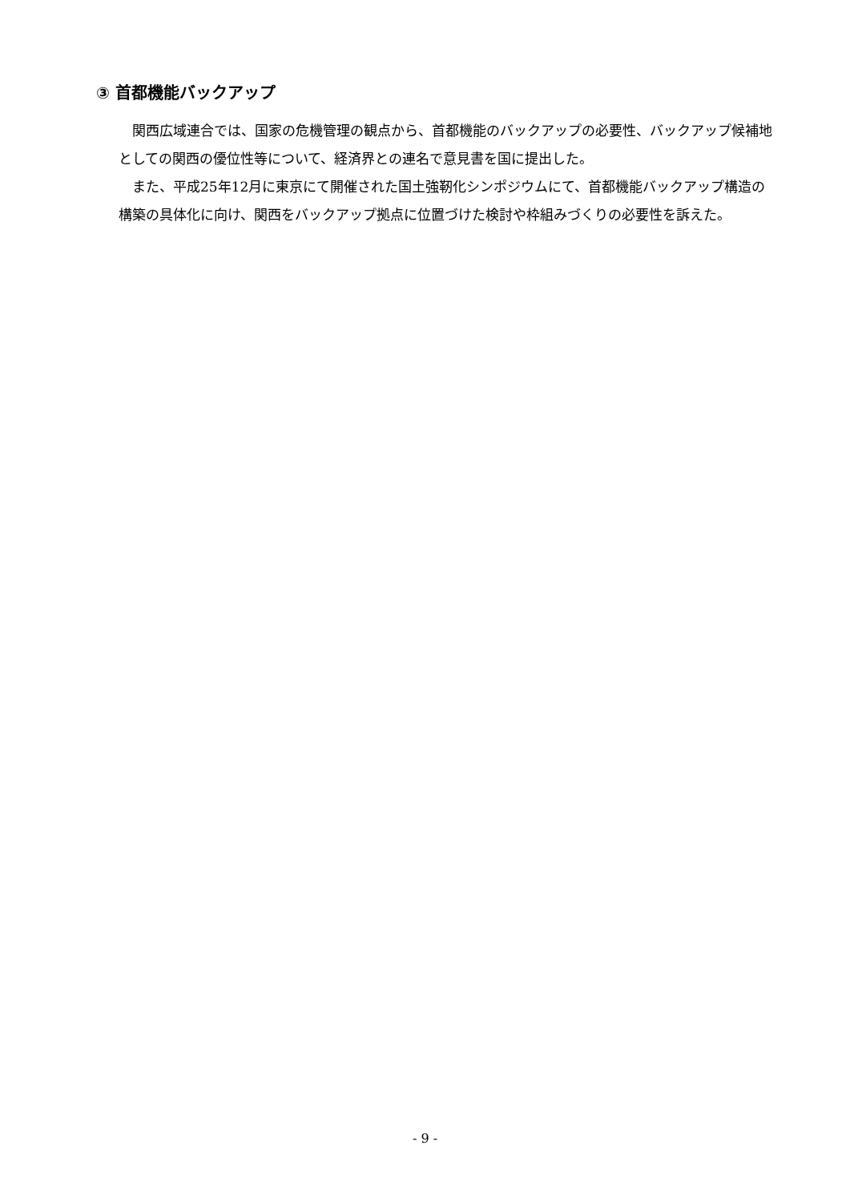③ 首都機能バックアップ
関西広域連合では、国家の危機管理の観点から、首都機能のバックアップの必要性、バックアップ候補地としての関西の優位性等について、経済界との連名で意見書を国に提出した。
また、平成25年12月に東京にて開催された国土強靭化シンポジウムにて、首都機能バックアップ構造の構築の具体化に向け、関西をバックアップ拠点に位置づけた検討や枠組みづくりの必要性を訴えた。
- 9 -